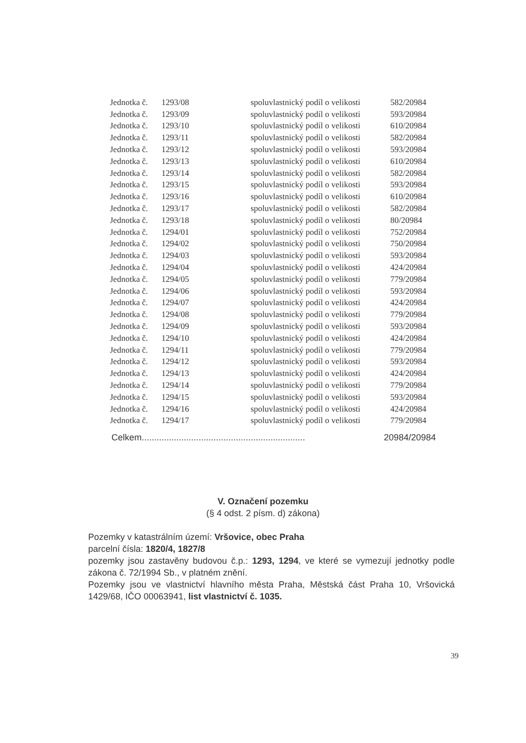| Jednotka č. | 1293/08 | spoluvlastnický podíl o velikosti | 582/20984 |
| Jednotka č. | 1293/09 | spoluvlastnický podíl o velikosti | 593/20984 |
| Jednotka č. | 1293/10 | spoluvlastnický podíl o velikosti | 610/20984 |
| Jednotka č. | 1293/11 | spoluvlastnický podíl o velikosti | 582/20984 |
| Jednotka č. | 1293/12 | spoluvlastnický podíl o velikosti | 593/20984 |
| Jednotka č. | 1293/13 | spoluvlastnický podíl o velikosti | 610/20984 |
| Jednotka č. | 1293/14 | spoluvlastnický podíl o velikosti | 582/20984 |
| Jednotka č. | 1293/15 | spoluvlastnický podíl o velikosti | 593/20984 |
| Jednotka č. | 1293/16 | spoluvlastnický podíl o velikosti | 610/20984 |
| Jednotka č. | 1293/17 | spoluvlastnický podíl o velikosti | 582/20984 |
| Jednotka č. | 1293/18 | spoluvlastnický podíl o velikosti | 80/20984 |
| Jednotka č. | 1294/01 | spoluvlastnický podíl o velikosti | 752/20984 |
| Jednotka č. | 1294/02 | spoluvlastnický podíl o velikosti | 750/20984 |
| Jednotka č. | 1294/03 | spoluvlastnický podíl o velikosti | 593/20984 |
| Jednotka č. | 1294/04 | spoluvlastnický podíl o velikosti | 424/20984 |
| Jednotka č. | 1294/05 | spoluvlastnický podíl o velikosti | 779/20984 |
| Jednotka č. | 1294/06 | spoluvlastnický podíl o velikosti | 593/20984 |
| Jednotka č. | 1294/07 | spoluvlastnický podíl o velikosti | 424/20984 |
| Jednotka č. | 1294/08 | spoluvlastnický podíl o velikosti | 779/20984 |
| Jednotka č. | 1294/09 | spoluvlastnický podíl o velikosti | 593/20984 |
| Jednotka č. | 1294/10 | spoluvlastnický podíl o velikosti | 424/20984 |
| Jednotka č. | 1294/11 | spoluvlastnický podíl o velikosti | 779/20984 |
| Jednotka č. | 1294/12 | spoluvlastnický podíl o velikosti | 593/20984 |
| Jednotka č. | 1294/13 | spoluvlastnický podíl o velikosti | 424/20984 |
| Jednotka č. | 1294/14 | spoluvlastnický podíl o velikosti | 779/20984 |
| Jednotka č. | 1294/15 | spoluvlastnický podíl o velikosti | 593/20984 |
| Jednotka č. | 1294/16 | spoluvlastnický podíl o velikosti | 424/20984 |
| Jednotka č. | 1294/17 | spoluvlastnický podíl o velikosti | 779/20984 |
Celkem.................................................................. 20984/20984
V. Označení pozemku
(§ 4 odst. 2 písm. d) zákona)
Pozemky v katastrálním území: Vršovice, obec Praha
parcelní čísla: 1820/4, 1827/8
pozemky jsou zastavěny budovou č.p.: 1293, 1294, ve které se vymezují jednotky podle zákona č. 72/1994 Sb., v platném znění.
Pozemky jsou ve vlastnictví hlavního města Praha, Městská část Praha 10, Vršovická 1429/68, IČO 00063941, list vlastnictví č. 1035.
39